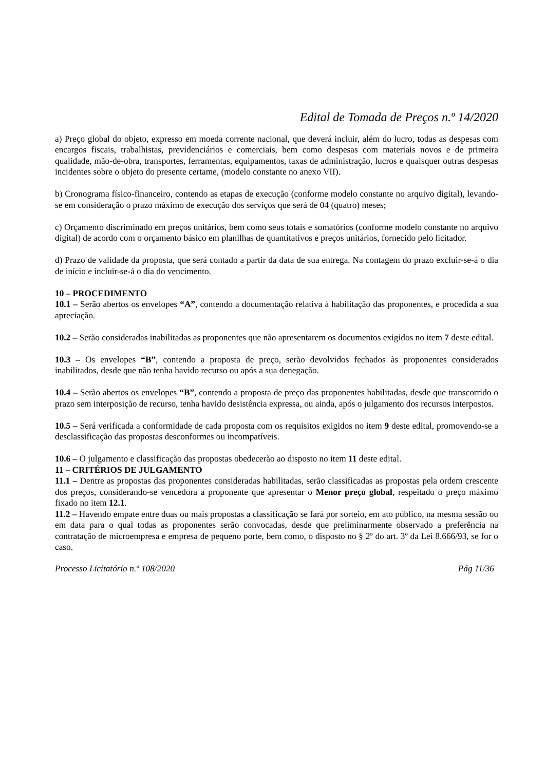Edital de Tomada de Preços n.º 14/2020
a) Preço global do objeto, expresso em moeda corrente nacional, que deverá incluir, além do lucro, todas as despesas com encargos fiscais, trabalhistas, previdenciários e comerciais, bem como despesas com materiais novos e de primeira qualidade, mão-de-obra, transportes, ferramentas, equipamentos, taxas de administração, lucros e quaisquer outras despesas incidentes sobre o objeto do presente certame, (modelo constante no anexo VII).
b) Cronograma físico-financeiro, contendo as etapas de execução (conforme modelo constante no arquivo digital), levando-se em consideração o prazo máximo de execução dos serviços que será de 04 (quatro) meses;
c) Orçamento discriminado em preços unitários, bem como seus totais e somatórios (conforme modelo constante no arquivo digital) de acordo com o orçamento básico em planilhas de quantitativos e preços unitários, fornecido pelo licitador.
d) Prazo de validade da proposta, que será contado a partir da data de sua entrega. Na contagem do prazo excluir-se-á o dia de início e incluir-se-á o dia do vencimento.
10 – PROCEDIMENTO
10.1 – Serão abertos os envelopes “A”, contendo a documentação relativa à habilitação das proponentes, e procedida a sua apreciação.
10.2 – Serão consideradas inabilitadas as proponentes que não apresentarem os documentos exigidos no item 7 deste edital.
10.3 – Os envelopes “B”, contendo a proposta de preço, serão devolvidos fechados às proponentes considerados inabilitados, desde que não tenha havido recurso ou após a sua denegação.
10.4 – Serão abertos os envelopes “B”, contendo a proposta de preço das proponentes habilitadas, desde que transcorrido o prazo sem interposição de recurso, tenha havido desistência expressa, ou ainda, após o julgamento dos recursos interpostos.
10.5 – Será verificada a conformidade de cada proposta com os requisitos exigidos no item 9 deste edital, promovendo-se a desclassificação das propostas desconformes ou incompatíveis.
10.6 – O julgamento e classificação das propostas obedecerão ao disposto no item 11 deste edital.
11 – CRITÉRIOS DE JULGAMENTO
11.1 – Dentre as propostas das proponentes consideradas habilitadas, serão classificadas as propostas pela ordem crescente dos preços, considerando-se vencedora a proponente que apresentar o Menor preço global, respeitado o preço máximo fixado no item 12.1.
11.2 – Havendo empate entre duas ou mais propostas a classificação se fará por sorteio, em ato público, na mesma sessão ou em data para o qual todas as proponentes serão convocadas, desde que preliminarmente observado a preferência na contratação de microempresa e empresa de pequeno porte, bem como, o disposto no § 2º do art. 3º da Lei 8.666/93, se for o caso.
Processo Licitatório n.º 108/2020 Pág 11/36